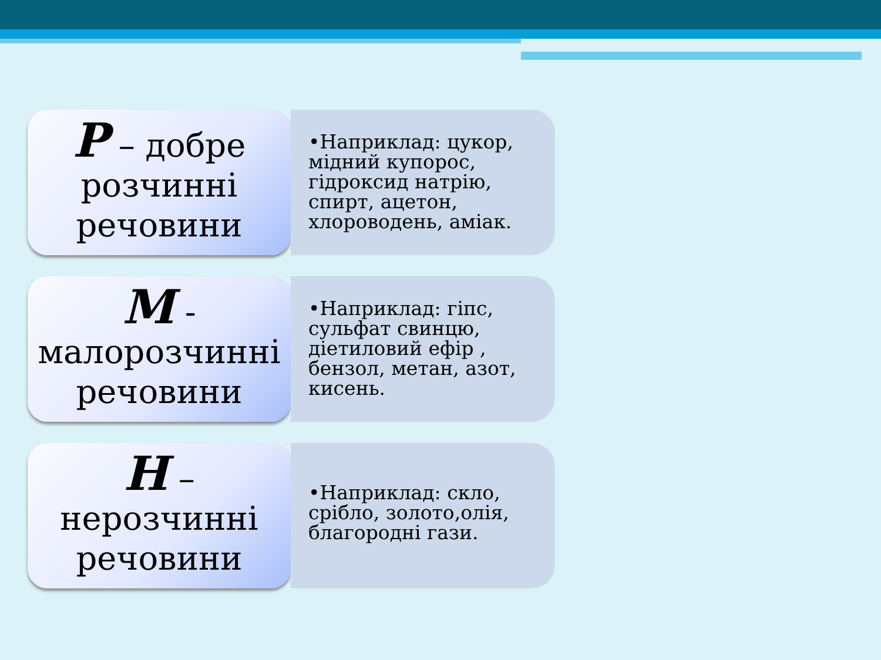P – добре розчинні речовини
•Наприклад: цукор, мідний купорос, гідроксид натрію, спирт, ацетон, хлороводень, аміак.
M - малорозчинні речовини
•Наприклад: гіпс, сульфат свинцю, діетиловий ефір , бензол, метан, азот, кисень.
H – нерозчинні речовини
•Наприклад: скло, срібло, золото,олія, благородні гази.